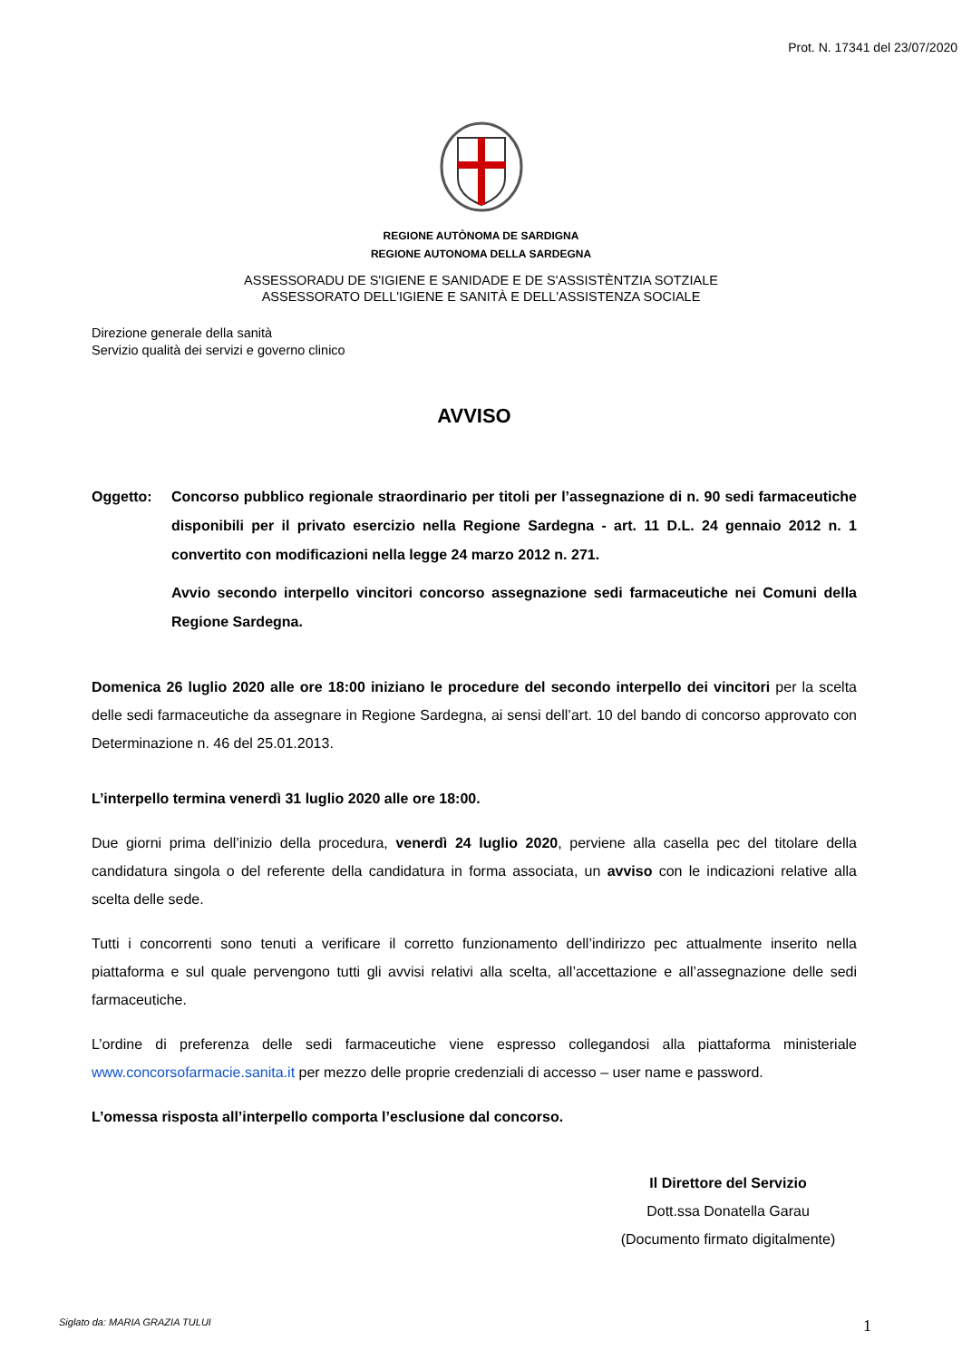Prot. N. 17341 del 23/07/2020
REGIONE AUTÒNOMA DE SARDIGNA
REGIONE AUTONOMA DELLA SARDEGNA
ASSESSORADU DE S'IGIENE E SANIDADE E DE S'ASSISTÈNTZIA SOTZIALE
ASSESSORATO DELL'IGIENE E SANITÀ E DELL'ASSISTENZA SOCIALE
Direzione generale della sanità
Servizio qualità dei servizi e governo clinico
AVVISO
Oggetto: Concorso pubblico regionale straordinario per titoli per l’assegnazione di n. 90 sedi farmaceutiche disponibili per il privato esercizio nella Regione Sardegna - art. 11 D.L. 24 gennaio 2012 n. 1 convertito con modificazioni nella legge 24 marzo 2012 n. 271.
Avvio secondo interpello vincitori concorso assegnazione sedi farmaceutiche nei Comuni della Regione Sardegna.
Domenica 26 luglio 2020 alle ore 18:00 iniziano le procedure del secondo interpello dei vincitori per la scelta delle sedi farmaceutiche da assegnare in Regione Sardegna, ai sensi dell’art. 10 del bando di concorso approvato con Determinazione n. 46 del 25.01.2013.
L’interpello termina venerdì 31 luglio 2020 alle ore 18:00.
Due giorni prima dell’inizio della procedura, venerdì 24 luglio 2020, perviene alla casella pec del titolare della candidatura singola o del referente della candidatura in forma associata, un avviso con le indicazioni relative alla scelta delle sede.
Tutti i concorrenti sono tenuti a verificare il corretto funzionamento dell’indirizzo pec attualmente inserito nella piattaforma e sul quale pervengono tutti gli avvisi relativi alla scelta, all’accettazione e all’assegnazione delle sedi farmaceutiche.
L’ordine di preferenza delle sedi farmaceutiche viene espresso collegandosi alla piattaforma ministeriale www.concorsofarmacie.sanita.it per mezzo delle proprie credenziali di accesso – user name e password.
L’omessa risposta all’interpello comporta l’esclusione dal concorso.
Il Direttore del Servizio
Dott.ssa Donatella Garau
(Documento firmato digitalmente)
Siglato da: MARIA GRAZIA TULUI 1